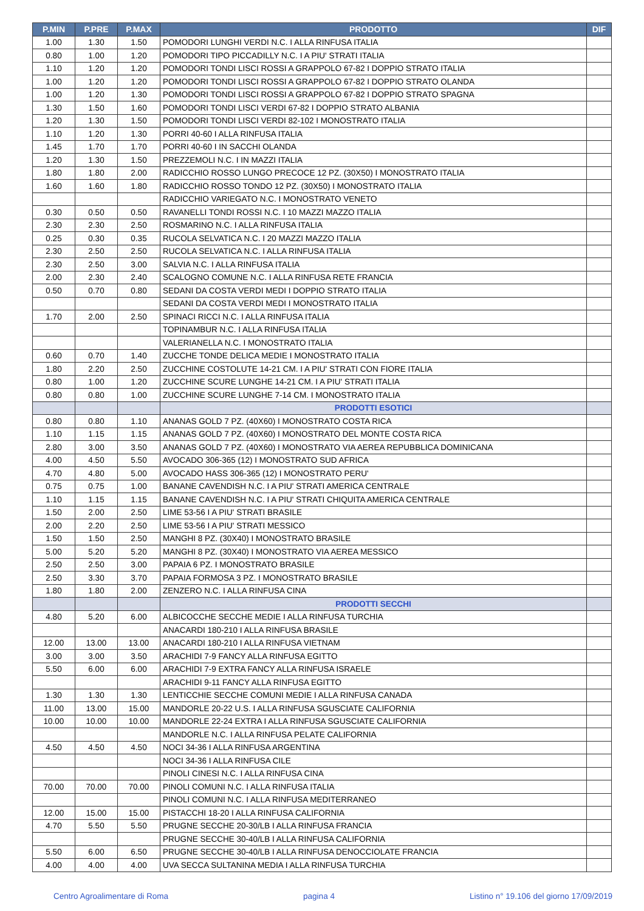| P.MIN | P.PRE | P.MAX | PRODOTTO | DIF |
| --- | --- | --- | --- | --- |
| 1.00 | 1.30 | 1.50 | POMODORI LUNGHI VERDI N.C. I ALLA RINFUSA ITALIA | |
| 0.80 | 1.00 | 1.20 | POMODORI TIPO PICCADILLY N.C. I A PIU' STRATI ITALIA | |
| 1.10 | 1.20 | 1.20 | POMODORI TONDI LISCI ROSSI A GRAPPOLO 67-82 I DOPPIO STRATO ITALIA | |
| 1.00 | 1.20 | 1.20 | POMODORI TONDI LISCI ROSSI A GRAPPOLO 67-82 I DOPPIO STRATO OLANDA | |
| 1.00 | 1.20 | 1.30 | POMODORI TONDI LISCI ROSSI A GRAPPOLO 67-82 I DOPPIO STRATO SPAGNA | |
| 1.30 | 1.50 | 1.60 | POMODORI TONDI LISCI VERDI 67-82 I DOPPIO STRATO ALBANIA | |
| 1.20 | 1.30 | 1.50 | POMODORI TONDI LISCI VERDI 82-102 I MONOSTRATO ITALIA | |
| 1.10 | 1.20 | 1.30 | PORRI 40-60 I ALLA RINFUSA ITALIA | |
| 1.45 | 1.70 | 1.70 | PORRI 40-60 I IN SACCHI OLANDA | |
| 1.20 | 1.30 | 1.50 | PREZZEMOLI N.C. I IN MAZZI ITALIA | |
| 1.80 | 1.80 | 2.00 | RADICCHIO ROSSO LUNGO PRECOCE 12 PZ. (30X50) I MONOSTRATO ITALIA | |
| 1.60 | 1.60 | 1.80 | RADICCHIO ROSSO TONDO 12 PZ. (30X50) I MONOSTRATO ITALIA | |
| | | | RADICCHIO VARIEGATO N.C. I MONOSTRATO VENETO | |
| 0.30 | 0.50 | 0.50 | RAVANELLI TONDI ROSSI N.C. I 10 MAZZI MAZZO ITALIA | |
| 2.30 | 2.30 | 2.50 | ROSMARINO N.C. I ALLA RINFUSA ITALIA | |
| 0.25 | 0.30 | 0.35 | RUCOLA SELVATICA N.C. I 20 MAZZI MAZZO ITALIA | |
| 2.30 | 2.50 | 2.50 | RUCOLA SELVATICA N.C. I ALLA RINFUSA ITALIA | |
| 2.30 | 2.50 | 3.00 | SALVIA N.C. I ALLA RINFUSA ITALIA | |
| 2.00 | 2.30 | 2.40 | SCALOGNO COMUNE N.C. I ALLA RINFUSA RETE FRANCIA | |
| 0.50 | 0.70 | 0.80 | SEDANI DA COSTA VERDI MEDI I DOPPIO STRATO ITALIA | |
| | | | SEDANI DA COSTA VERDI MEDI I MONOSTRATO ITALIA | |
| 1.70 | 2.00 | 2.50 | SPINACI RICCI N.C. I ALLA RINFUSA ITALIA | |
| | | | TOPINAMBUR N.C. I ALLA RINFUSA ITALIA | |
| | | | VALERIANELLA N.C. I MONOSTRATO ITALIA | |
| 0.60 | 0.70 | 1.40 | ZUCCHE TONDE DELICA MEDIE I MONOSTRATO ITALIA | |
| 1.80 | 2.20 | 2.50 | ZUCCHINE COSTOLUTE 14-21 CM. I A PIU' STRATI CON FIORE ITALIA | |
| 0.80 | 1.00 | 1.20 | ZUCCHINE SCURE LUNGHE 14-21 CM. I A PIU' STRATI ITALIA | |
| 0.80 | 0.80 | 1.00 | ZUCCHINE SCURE LUNGHE 7-14 CM. I MONOSTRATO ITALIA | |
| | | | PRODOTTI ESOTICI | |
| 0.80 | 0.80 | 1.10 | ANANAS GOLD 7 PZ. (40X60) I MONOSTRATO COSTA RICA | |
| 1.10 | 1.15 | 1.15 | ANANAS GOLD 7 PZ. (40X60) I MONOSTRATO DEL MONTE COSTA RICA | |
| 2.80 | 3.00 | 3.50 | ANANAS GOLD 7 PZ. (40X60) I MONOSTRATO VIA AEREA REPUBBLICA DOMINICANA | |
| 4.00 | 4.50 | 5.50 | AVOCADO 306-365 (12) I MONOSTRATO SUD AFRICA | |
| 4.70 | 4.80 | 5.00 | AVOCADO HASS 306-365 (12) I MONOSTRATO PERU' | |
| 0.75 | 0.75 | 1.00 | BANANE CAVENDISH N.C. I A PIU' STRATI AMERICA CENTRALE | |
| 1.10 | 1.15 | 1.15 | BANANE CAVENDISH N.C. I A PIU' STRATI CHIQUITA AMERICA CENTRALE | |
| 1.50 | 2.00 | 2.50 | LIME 53-56 I A PIU' STRATI BRASILE | |
| 2.00 | 2.20 | 2.50 | LIME 53-56 I A PIU' STRATI MESSICO | |
| 1.50 | 1.50 | 2.50 | MANGHI 8 PZ. (30X40) I MONOSTRATO BRASILE | |
| 5.00 | 5.20 | 5.20 | MANGHI 8 PZ. (30X40) I MONOSTRATO VIA AEREA MESSICO | |
| 2.50 | 2.50 | 3.00 | PAPAIA 6 PZ. I MONOSTRATO BRASILE | |
| 2.50 | 3.30 | 3.70 | PAPAIA FORMOSA 3 PZ. I MONOSTRATO BRASILE | |
| 1.80 | 1.80 | 2.00 | ZENZERO N.C. I ALLA RINFUSA CINA | |
| | | | PRODOTTI SECCHI | |
| 4.80 | 5.20 | 6.00 | ALBICOCCHE SECCHE MEDIE I ALLA RINFUSA TURCHIA | |
| | | | ANACARDI 180-210 I ALLA RINFUSA BRASILE | |
| 12.00 | 13.00 | 13.00 | ANACARDI 180-210 I ALLA RINFUSA VIETNAM | |
| 3.00 | 3.00 | 3.50 | ARACHIDI 7-9 FANCY ALLA RINFUSA EGITTO | |
| 5.50 | 6.00 | 6.00 | ARACHIDI 7-9 EXTRA FANCY ALLA RINFUSA ISRAELE | |
| | | | ARACHIDI 9-11 FANCY ALLA RINFUSA EGITTO | |
| 1.30 | 1.30 | 1.30 | LENTICCHIE SECCHE COMUNI MEDIE I ALLA RINFUSA CANADA | |
| 11.00 | 13.00 | 15.00 | MANDORLE 20-22 U.S. I ALLA RINFUSA SGUSCIATE CALIFORNIA | |
| 10.00 | 10.00 | 10.00 | MANDORLE 22-24 EXTRA I ALLA RINFUSA SGUSCIATE CALIFORNIA | |
| | | | MANDORLE N.C. I ALLA RINFUSA PELATE CALIFORNIA | |
| 4.50 | 4.50 | 4.50 | NOCI 34-36 I ALLA RINFUSA ARGENTINA | |
| | | | NOCI 34-36 I ALLA RINFUSA CILE | |
| | | | PINOLI CINESI N.C. I ALLA RINFUSA CINA | |
| 70.00 | 70.00 | 70.00 | PINOLI COMUNI N.C. I ALLA RINFUSA ITALIA | |
| | | | PINOLI COMUNI N.C. I ALLA RINFUSA MEDITERRANEO | |
| 12.00 | 15.00 | 15.00 | PISTACCHI 18-20 I ALLA RINFUSA CALIFORNIA | |
| 4.70 | 5.50 | 5.50 | PRUGNE SECCHE 20-30/LB I ALLA RINFUSA FRANCIA | |
| | | | PRUGNE SECCHE 30-40/LB I ALLA RINFUSA CALIFORNIA | |
| 5.50 | 6.00 | 6.50 | PRUGNE SECCHE 30-40/LB I ALLA RINFUSA DENOCCIOLATE FRANCIA | |
| 4.00 | 4.00 | 4.00 | UVA SECCA SULTANINA MEDIA I ALLA RINFUSA TURCHIA | |
Centro Agroalimentare di Roma pagina 4 Listino n° 19.106 del giorno 17/09/2019